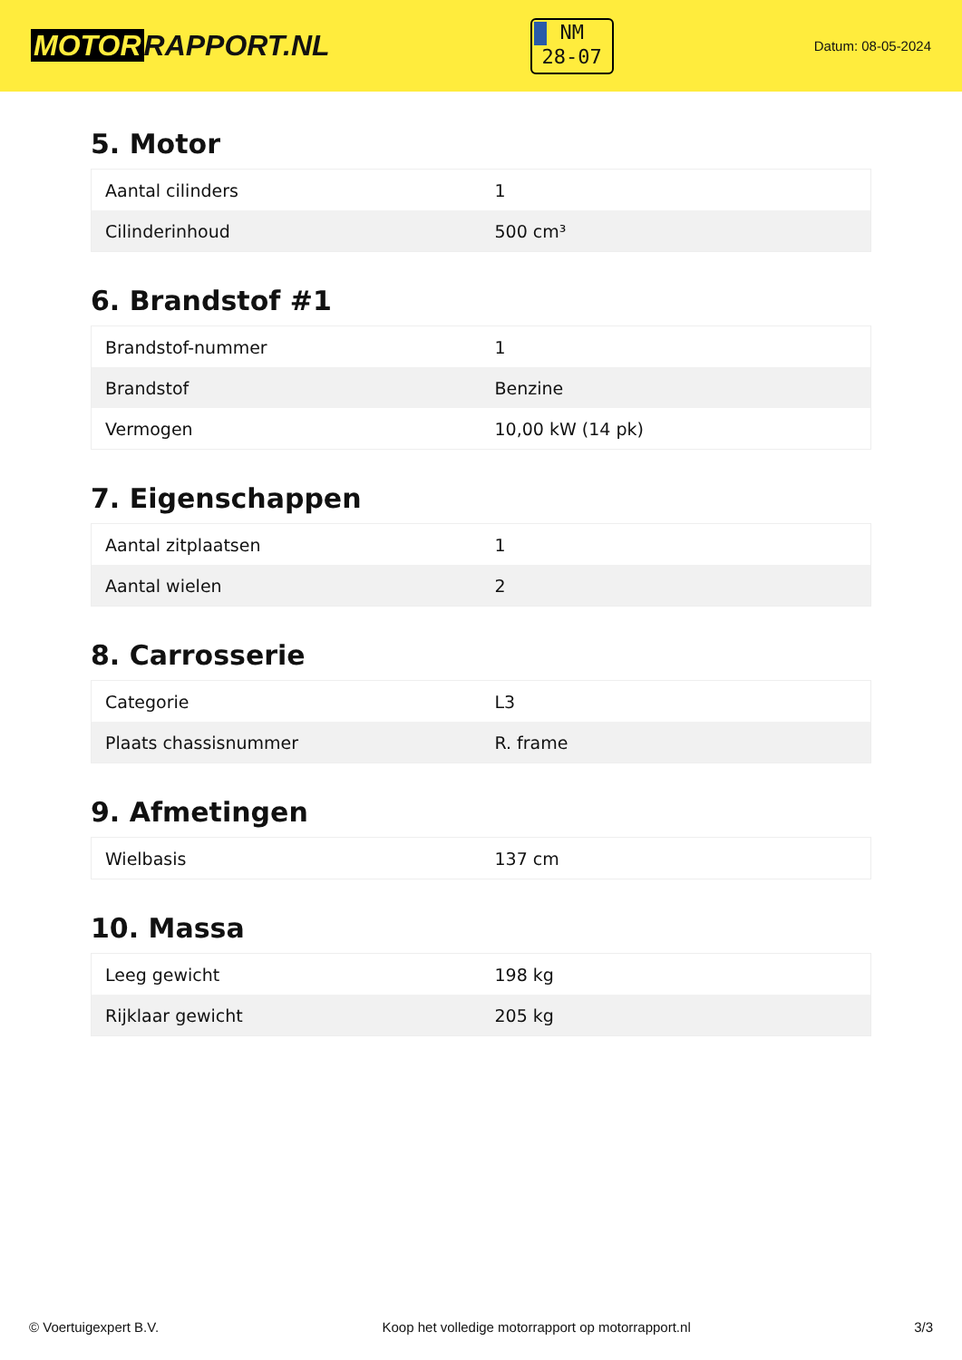MOTOR RAPPORT.NL
NM
28-07
Datum: 08-05-2024
5. Motor
| Aantal cilinders | 1 |
| Cilinderinhoud | 500 cm³ |
6. Brandstof #1
| Brandstof-nummer | 1 |
| Brandstof | Benzine |
| Vermogen | 10,00 kW (14 pk) |
7. Eigenschappen
| Aantal zitplaatsen | 1 |
| Aantal wielen | 2 |
8. Carrosserie
| Categorie | L3 |
| Plaats chassisnummer | R. frame |
9. Afmetingen
| Wielbasis | 137 cm |
10. Massa
| Leeg gewicht | 198 kg |
| Rijklaar gewicht | 205 kg |
© Voertuigexpert B.V. Koop het volledige motorrapport op motorrapport.nl 3/3